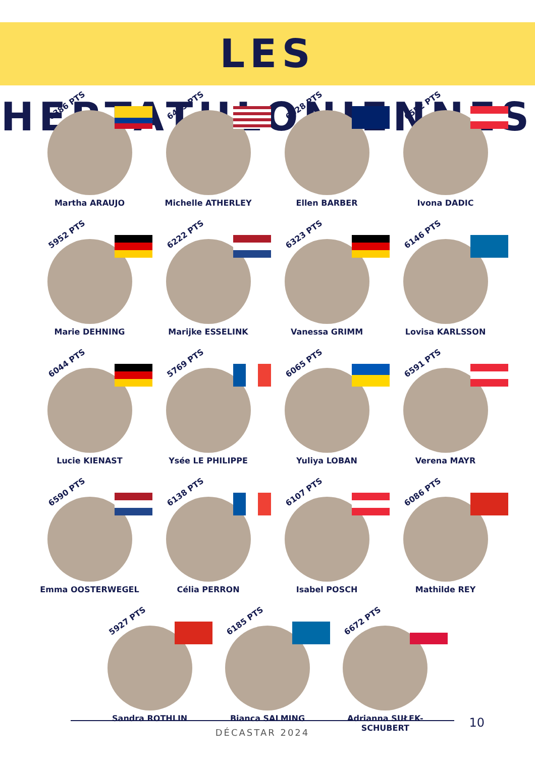LES HEPTATHLONIENNES
6386 PTS
Martha ARAUJO
6465 PTS
Michelle ATHERLEY
6028 PTS
Ellen BARBER
6552 PTS
Ivona DADIC
5952 PTS
Marie DEHNING
6222 PTS
Marijke ESSELINK
6323 PTS
Vanessa GRIMM
6146 PTS
Lovisa KARLSSON
6044 PTS
Lucie KIENAST
5769 PTS
Ysée LE PHILIPPE
6065 PTS
Yuliya LOBAN
6591 PTS
Verena MAYR
6590 PTS
Emma OOSTERWEGEL
6138 PTS
Célia PERRON
6107 PTS
Isabel POSCH
6086 PTS
Mathilde REY
5927 PTS
Sandra ROTHLIN
6185 PTS
Bianca SALMING
6672 PTS
Adrianna SUŁEK-SCHUBERT
10
DÉCASTAR 2024